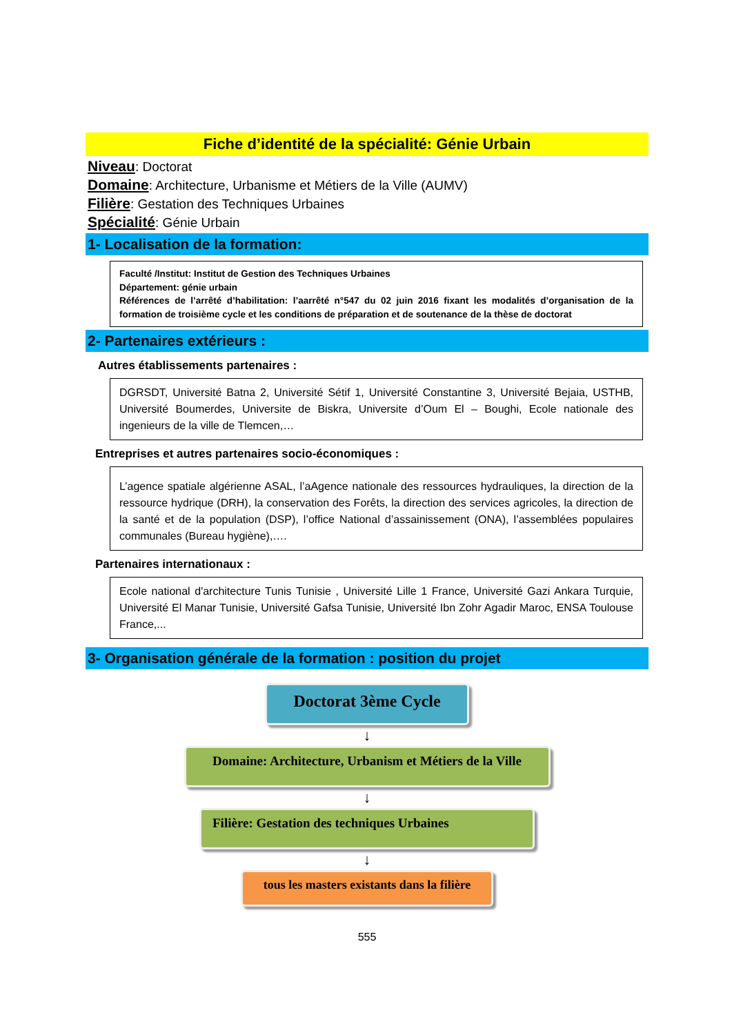Fiche d’identité de la spécialité: Génie Urbain
Niveau: Doctorat
Domaine: Architecture, Urbanisme et Métiers de la Ville (AUMV)
Filière: Gestation des Techniques Urbaines
Spécialité: Génie Urbain
1- Localisation de la formation:
Faculté /Institut: Institut de Gestion des Techniques Urbaines
Département: génie urbain
Références de l’arrêté d’habilitation: l’aarrêté n°547 du 02 juin 2016 fixant les modalités d’organisation de la formation de troisième cycle et les conditions de préparation et de soutenance de la thèse de doctorat
2- Partenaires extérieurs :
Autres établissements partenaires :
DGRSDT, Université Batna 2, Université Sétif 1, Université Constantine 3, Université Bejaia, USTHB, Université Boumerdes, Universite de Biskra, Universite d’Oum El – Boughi, Ecole nationale des ingenieurs de la ville de Tlemcen,…
Entreprises et autres partenaires socio-économiques :
L’agence spatiale algérienne ASAL, l’aAgence nationale des ressources hydrauliques, la direction de la ressource hydrique (DRH), la conservation des Forêts, la direction des services agricoles, la direction de la santé et de la population (DSP), l’office National d’assainissement (ONA), l’assemblées populaires communales (Bureau hygiène),….
Partenaires internationaux :
Ecole national d'architecture Tunis Tunisie , Université Lille 1 France, Université Gazi Ankara Turquie, Université El Manar Tunisie, Université Gafsa Tunisie, Université Ibn Zohr Agadir Maroc, ENSA Toulouse France,...
3- Organisation générale de la formation : position du projet
Doctorat 3ème Cycle
↓
Domaine: Architecture, Urbanism et Métiers de la Ville
↓
Filière: Gestation des techniques Urbaines
↓
tous les masters existants dans la filière
555